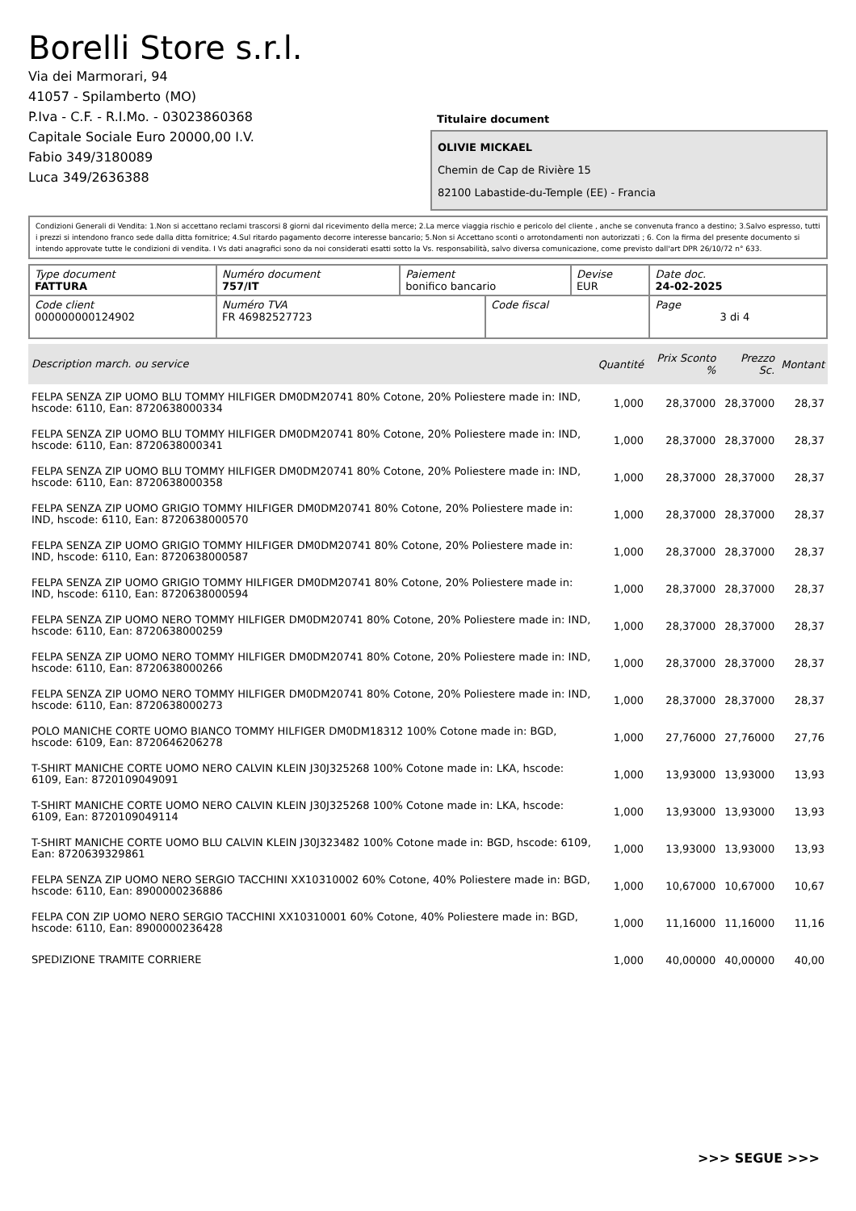Borelli Store s.r.l.
Via dei Marmorari, 94
41057 - Spilamberto (MO)
P.Iva - C.F. - R.I.Mo. - 03023860368
Capitale Sociale Euro 20000,00 I.V.
Fabio 349/3180089
Luca 349/2636388
Titulaire document
OLIVIE MICKAEL
Chemin de Cap de Rivière 15
82100 Labastide-du-Temple (EE) - Francia
Condizioni Generali di Vendita: 1.Non si accettano reclami trascorsi 8 giorni dal ricevimento della merce; 2.La merce viaggia rischio e pericolo del cliente , anche se convenuta franco a destino; 3.Salvo espresso, tutti i prezzi si intendono franco sede dalla ditta fornitrice; 4.Sul ritardo pagamento decorre interesse bancario; 5.Non si Accettano sconti o arrotondamenti non autorizzati ; 6. Con la firma del presente documento si intendo approvate tutte le condizioni di vendita. I Vs dati anagrafici sono da noi considerati esatti sotto la Vs. responsabilità, salvo diversa comunicazione, come previsto dall'art DPR 26/10/72 n° 633.
| Type document FATTURA | Numéro document 757/IT | Paiement bonifico bancario | | Devise EUR | Date doc. 24-02-2025 |
| Code client 000000000124902 | Numéro TVA FR 46982527723 | | Code fiscal | | Page 3 di 4 |
| Description march. ou service | Quantité | Prix Sconto % | Prezzo Sc. | Montant |
| --- | --- | --- | --- | --- |
| FELPA SENZA ZIP UOMO BLU TOMMY HILFIGER DM0DM20741 80% Cotone, 20% Poliestere made in: IND, hscode: 6110, Ean: 8720638000334 | 1,000 | 28,37000 | 28,37000 | 28,37 |
| FELPA SENZA ZIP UOMO BLU TOMMY HILFIGER DM0DM20741 80% Cotone, 20% Poliestere made in: IND, hscode: 6110, Ean: 8720638000341 | 1,000 | 28,37000 | 28,37000 | 28,37 |
| FELPA SENZA ZIP UOMO BLU TOMMY HILFIGER DM0DM20741 80% Cotone, 20% Poliestere made in: IND, hscode: 6110, Ean: 8720638000358 | 1,000 | 28,37000 | 28,37000 | 28,37 |
| FELPA SENZA ZIP UOMO GRIGIO TOMMY HILFIGER DM0DM20741 80% Cotone, 20% Poliestere made in: IND, hscode: 6110, Ean: 8720638000570 | 1,000 | 28,37000 | 28,37000 | 28,37 |
| FELPA SENZA ZIP UOMO GRIGIO TOMMY HILFIGER DM0DM20741 80% Cotone, 20% Poliestere made in: IND, hscode: 6110, Ean: 8720638000587 | 1,000 | 28,37000 | 28,37000 | 28,37 |
| FELPA SENZA ZIP UOMO GRIGIO TOMMY HILFIGER DM0DM20741 80% Cotone, 20% Poliestere made in: IND, hscode: 6110, Ean: 8720638000594 | 1,000 | 28,37000 | 28,37000 | 28,37 |
| FELPA SENZA ZIP UOMO NERO TOMMY HILFIGER DM0DM20741 80% Cotone, 20% Poliestere made in: IND, hscode: 6110, Ean: 8720638000259 | 1,000 | 28,37000 | 28,37000 | 28,37 |
| FELPA SENZA ZIP UOMO NERO TOMMY HILFIGER DM0DM20741 80% Cotone, 20% Poliestere made in: IND, hscode: 6110, Ean: 8720638000266 | 1,000 | 28,37000 | 28,37000 | 28,37 |
| FELPA SENZA ZIP UOMO NERO TOMMY HILFIGER DM0DM20741 80% Cotone, 20% Poliestere made in: IND, hscode: 6110, Ean: 8720638000273 | 1,000 | 28,37000 | 28,37000 | 28,37 |
| POLO MANICHE CORTE UOMO BIANCO TOMMY HILFIGER DM0DM18312 100% Cotone made in: BGD, hscode: 6109, Ean: 8720646206278 | 1,000 | 27,76000 | 27,76000 | 27,76 |
| T-SHIRT MANICHE CORTE UOMO NERO CALVIN KLEIN J30J325268 100% Cotone made in: LKA, hscode: 6109, Ean: 8720109049091 | 1,000 | 13,93000 | 13,93000 | 13,93 |
| T-SHIRT MANICHE CORTE UOMO NERO CALVIN KLEIN J30J325268 100% Cotone made in: LKA, hscode: 6109, Ean: 8720109049114 | 1,000 | 13,93000 | 13,93000 | 13,93 |
| T-SHIRT MANICHE CORTE UOMO BLU CALVIN KLEIN J30J323482 100% Cotone made in: BGD, hscode: 6109, Ean: 8720639329861 | 1,000 | 13,93000 | 13,93000 | 13,93 |
| FELPA SENZA ZIP UOMO NERO SERGIO TACCHINI XX10310002 60% Cotone, 40% Poliestere made in: BGD, hscode: 6110, Ean: 8900000236886 | 1,000 | 10,67000 | 10,67000 | 10,67 |
| FELPA CON ZIP UOMO NERO SERGIO TACCHINI XX10310001 60% Cotone, 40% Poliestere made in: BGD, hscode: 6110, Ean: 8900000236428 | 1,000 | 11,16000 | 11,16000 | 11,16 |
| SPEDIZIONE TRAMITE CORRIERE | 1,000 | 40,00000 | 40,00000 | 40,00 |
>>> SEGUE >>>